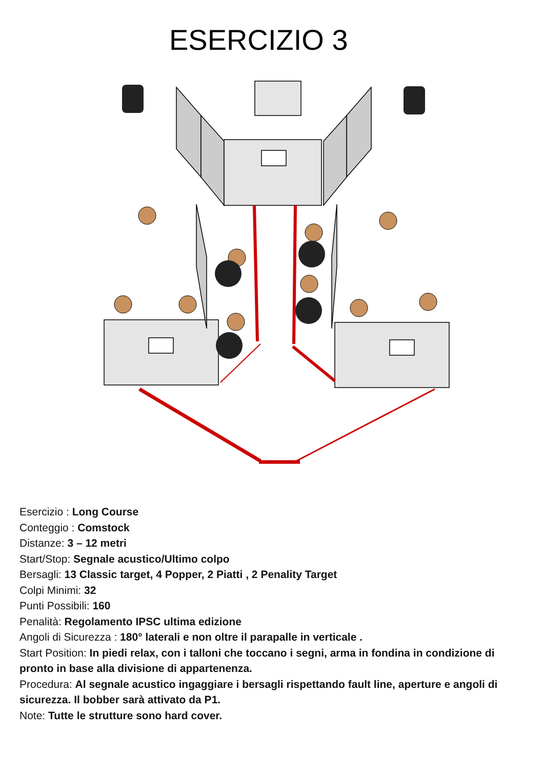ESERCIZIO 3
Esercizio : Long Course
Conteggio : Comstock
Distanze: 3 – 12 metri
Start/Stop: Segnale acustico/Ultimo colpo
Bersagli: 13 Classic target, 4 Popper, 2 Piatti , 2 Penality Target
Colpi Minimi: 32
Punti Possibili: 160
Penalità: Regolamento IPSC ultima edizione
Angoli di Sicurezza : 180° laterali e non oltre il parapalle in verticale .
Start Position: In piedi relax, con i talloni che toccano i segni, arma in fondina in condizione di pronto in base alla divisione di appartenenza.
Procedura: Al segnale acustico ingaggiare i bersagli rispettando fault line, aperture e angoli di sicurezza. Il bobber sarà attivato da P1.
Note: Tutte le strutture sono hard cover.